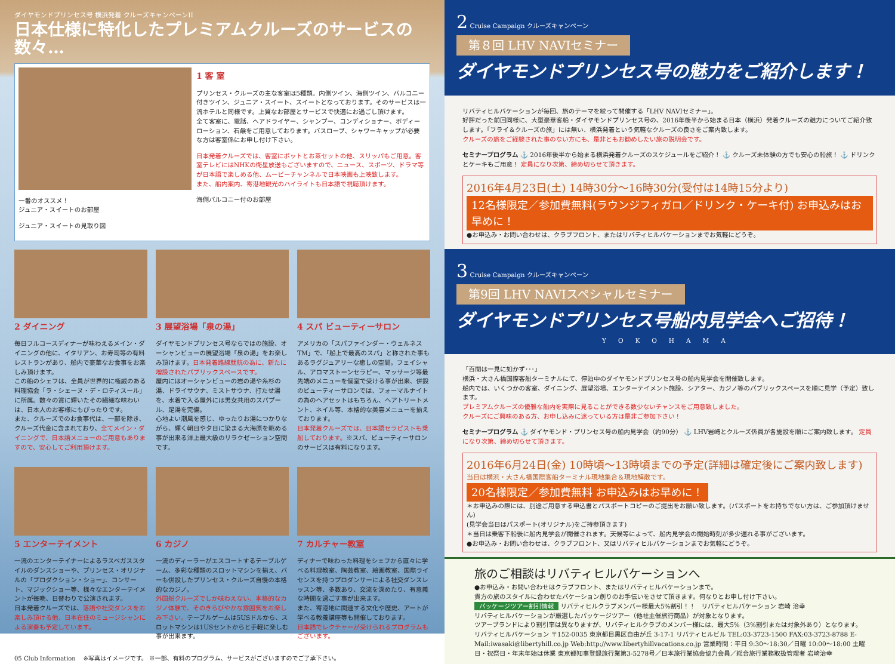ダイヤモンドプリンセス号 横浜発着 クルーズキャンペーンII
日本仕様に特化したプレミアムクルーズのサービスの数々…
一番のオススメ！
ジュニア・スイートのお部屋
ジュニア・スイートの見取り図
1 客 室
プリンセス・クルーズの主な客室は5種類。内側ツイン、海側ツイン、バルコニー付きツイン、ジュニア・スイート、スイートとなっております。そのサービスは一流ホテルと同様です。上質なお部屋とサービスで快適にお過ごし頂けます。
全て客室に、電話、ヘアドライヤー、シャンプー、コンディショナー、ボディーローション、石鹸をご用意しております。バスローブ、シャワーキャップが必要な方は客室係にお申し付け下さい。
日本発着クルーズでは、客室にポットとお茶セットの他、スリッパもご用意。客室テレビにはNHKの衛星放送もございますので、ニュース、スポーツ、ドラマ等が日本語で楽しめる他、ムービーチャンネルで日本映画も上映致します。
また、船内案内、寄港地観光のハイライトも日本語で視聴頂けます。
海側バルコニー付のお部屋
2 ダイニング
毎日フルコースディナーが味わえるメイン・ダイニングの他に、イタリアン、お寿司等の有料レストランがあり、船内で豪華なお食事をお楽しみ頂けます。
この船のシェフは、全員が世界的に権威のある料理協会「ラ・シェーヌ・デ・ロティスール」に所属。数々の賞に輝いたその繊細な味わいは、日本人のお客様にもぴったりです。
また、クルーズでのお食事代は、一部を除き、クルーズ代金に含まれており、全てメイン・ダイニングで、日本語メニューのご用意もありますので、安心してご利用頂けます。
3 展望浴場「泉の湯」
ダイヤモンドプリンセス号ならではの施設、オーシャンビューの展望浴場「泉の湯」をお楽しみ頂けます。日本発着路線就航の為に、新たに増設されたパブリックスペースです。
屋内にはオーシャンビューの岩の湯や糸杉の湯、ドライサウナ、ミストサウナ、打たせ湯を、水着で入る屋外には男女共用のスパプール、足湯を完備。
心地よい潮風を感じ、ゆったりお湯につかりながら、輝く朝日や夕日に染まる大海原を眺める事が出来る洋上最大級のリラクゼーション空間です。
4 スパ ビューティーサロン
アメリカの「スパファインダー・ウェルネスTM」で、「船上で最高のスパ」と称された事もあるラグジュアリーな癒しの空間。フェイシャル、アロマストーンセラピー、マッサージ等最先端のメニューを個室で受ける事が出来、併設のビューティーサロンでは、フォーマルナイトの為のヘアセットはもちろん、ヘアトリートメント、ネイル等、本格的な美容メニューを揃えております。
日本発着クルーズでは、日本語セラピストも乗船しております。※スパ、ビューティーサロンのサービスは有料になります。
5 エンターテイメント
一流のエンターテイナーによるラスベガススタイルのダンスショーや、プリンセス・オリジナルの「プロダクション・ショー」、コンサート、マジックショー等、様々なエンターテイメントが毎晩、日替わりで公演されます。
日本発着クルーズでは、落語や社交ダンスをお楽しみ頂ける他、日本在住のミュージシャンによる演奏も予定しています。
6 カジノ
一流のディーラーがエスコートするテーブルゲーム、多彩な種類のスロットマシンを揃え、バーも併設したプリンセス・クルーズ自慢の本格的なカジノ。
外国船クルーズでしか味わえない、本格的なカジノ体験で、そのきらびやかな雰囲気をお楽しみ下さい。テーブルゲームは5USドルから、スロットマシンは1USセントからと手軽に楽しむ事が出来ます。
7 カルチャー教室
ディナーで味わった料理をシェフから直々に学べる料理教室、陶芸教室、絵画教室、国際ライセンスを持つプロダンサーによる社交ダンスレッスン等、多数あり、交流を深めたり、有意義な時間を過ごす事が出来ます。
また、寄港地に関連する文化や歴史、アートが学べる教養講座等も開催しております。
日本語でレクチャーが受けられるプログラムもございます。
05 Club Information ※写真はイメージです。 ※一部、有料のプログラム、サービスがございますのでご了承下さい。
2 Cruise Campaign クルーズキャンペーン
第８回 LHV NAVIセミナー
ダイヤモンドプリンセス号の魅力をご紹介します！
リバティヒルバケーションが毎回、旅のテーマを絞って開催する「LHV NAVIセミナー」。
好評だった前回同様に、大型豪華客船・ダイヤモンドプリンセス号の、2016年後半から始まる日本（横浜）発着クルーズの魅力についてご紹介致します。「フライ＆クルーズの旅」には無い、横浜発着という気軽なクルーズの良さをご案内致します。
クルーズの旅をご経験された事のない方にも、是非ともお勧めしたい旅の説明会です。
セミナープログラム ⚓ 2016年後半から始まる横浜発着クルーズのスケジュールをご紹介！ ⚓ クルーズ未体験の方でも安心の船旅！ ⚓ ドリンクとケーキもご用意！ 定員になり次第、締め切らせて頂きます。
2016年4月23日(土) 14時30分～16時30分(受付は14時15分より)
12名様限定／参加費無料(ラウンジフィガロ／ドリンク・ケーキ付) お申込みはお早めに！
●お申込み・お問い合わせは、クラブフロント、またはリバティヒルバケーションまでお気軽にどうぞ。
3 Cruise Campaign クルーズキャンペーン
第9回 LHV NAVIスペシャルセミナー
ダイヤモンドプリンセス号船内見学会へご招待！
YOKOHAMA
「百聞は一見に如かず･･･」
横浜・大さん橋国際客船ターミナルにて、停泊中のダイヤモンドプリンセス号の船内見学会を開催致します。
船内では、いくつかの客室、ダイニング、展望浴場、エンターテイメント施設、シアター、カジノ等のパブリックスペースを順に見学（予定）致します。
プレミアムクルーズの優雅な船内を実際に見ることができる数少ないチャンスをご用意致しました。
クルーズにご興味のある方、お申し込みに迷っている方は是非ご参加下さい！
セミナープログラム ⚓ ダイヤモンド・プリンセス号の船内見学会（約90分） ⚓ LHV岩崎とクルーズ係員が各施設を順にご案内致します。 定員になり次第、締め切らせて頂きます。
2016年6月24日(金) 10時頃～13時頃までの予定(詳細は確定後にご案内致します)
当日は横浜・大さん橋国際客船ターミナル現地集合＆現地解散です。
20名様限定／参加費無料 お申込みはお早めに！
＊お申込みの際には、別途ご用意する申込書とパスポートコピーのご提出をお願い致します。(パスポートをお持ちでない方は、ご参加頂けません)
(見学会当日はパスポート(オリジナル)をご持参頂きます)
＊当日は乗客下船後に船内見学会が開催されます。天候等によって、船内見学会の開始時刻が多少遅れる事がございます。
●お申込み・お問い合わせは、クラブフロント、又はリバティヒルバケーションまでお気軽にどうぞ。
旅のご相談はリバティヒルバケーションへ
●お申込み・お問い合わせはクラブフロント、またはリバティヒルバケーションまで。
貴方の旅のスタイルに合わせたバケーション創りのお手伝いをさせて頂きます。何なりとお申し付け下さい。
パッケージツアー割引情報 リバティヒルクラブメンバー様最大5%割引！！ リバティヒルバケーション 岩崎 治幸
リバティヒルバケーションが厳選したパッケージツアー（他社主催旅行商品）が対象となります。
ツアーブランドにより割引率は異なりますが、リバティヒルクラブのメンバー様には、最大5%（3%割引または対象外あり）となります。
リバティヒルバケーション 〒152-0035 東京都目黒区自由が丘 3-17-1 リバティヒルビル TEL:03-3723-1500 FAX:03-3723-8788 E-Mail:iwasaki@libertyhill.co.jp Web:http://www.libertyhillvacations.co.jp 営業時間：平日 9:30～18:30／日曜 10:00～18:00 土曜日・祝祭日・年末年始は休業 東京都知事登録旅行業第3-5278号／日本旅行業協会協力会員／総合旅行業務取扱管理者 岩崎治幸